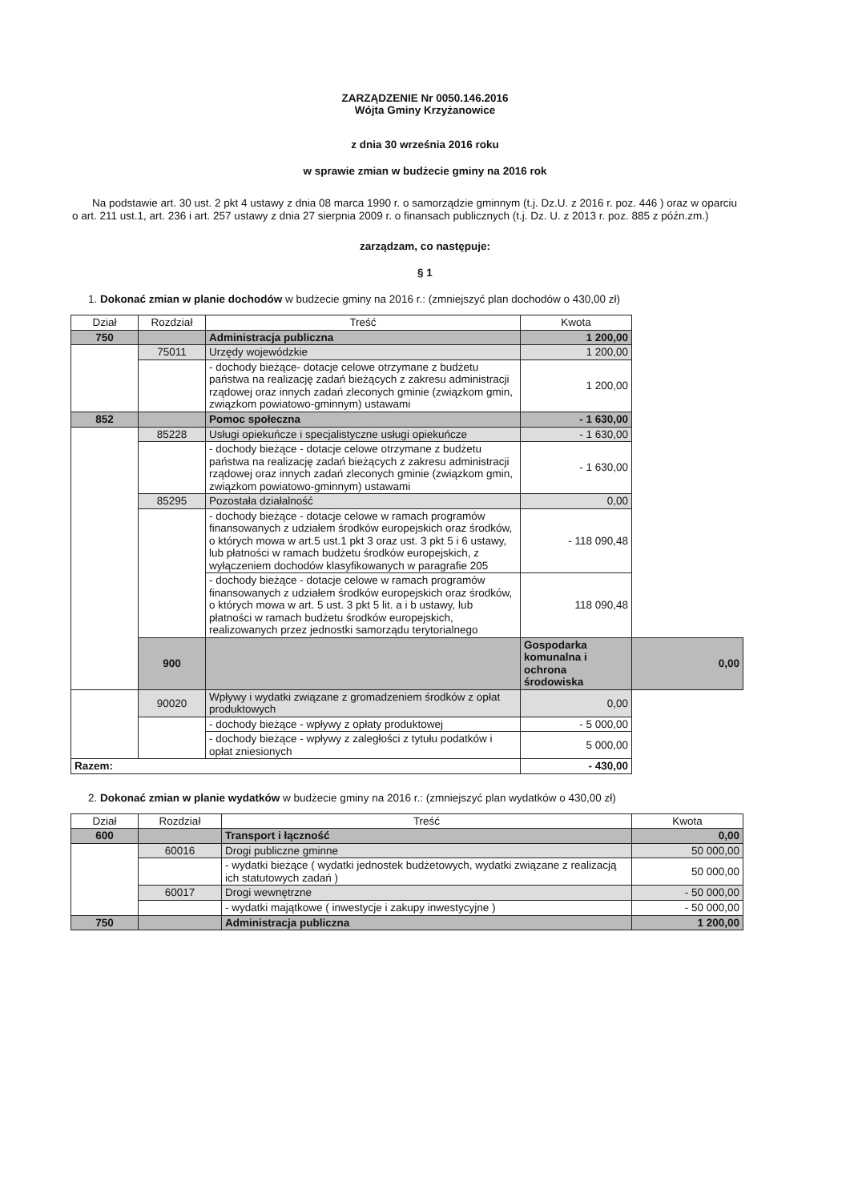ZARZĄDZENIE Nr 0050.146.2016
Wójta Gminy Krzyżanowice
z dnia 30 września 2016 roku
w sprawie zmian w budżecie gminy na 2016 rok
Na podstawie art. 30 ust. 2 pkt 4 ustawy z dnia 08 marca 1990 r. o samorządzie gminnym (t.j. Dz.U. z 2016 r. poz. 446 ) oraz w oparciu o art. 211 ust.1, art. 236 i art. 257 ustawy z dnia 27 sierpnia 2009 r. o finansach publicznych (t.j. Dz. U. z 2013 r. poz. 885 z późn.zm.)
zarządzam, co następuje:
§ 1
1. Dokonać zmian w planie dochodów w budżecie gminy na 2016 r.: (zmniejszyć plan dochodów o 430,00 zł)
| Dział | Rozdział | Treść | Kwota | |
| --- | --- | --- | --- | --- |
| 750 | | Administracja publiczna | 1 200,00 | |
| | 75011 | Urzędy wojewódzkie | 1 200,00 | |
| | | - dochody bieżące- dotacje celowe otrzymane z budżetu państwa na realizację zadań bieżących z zakresu administracji rządowej oraz innych zadań zleconych gminie (związkom gmin, związkom powiatowo-gminnym) ustawami | 1 200,00 | |
| 852 | | Pomoc społeczna | - 1 630,00 | |
| | 85228 | Usługi opiekuńcze i specjalistyczne usługi opiekuńcze | - 1 630,00 | |
| | | - dochody bieżące - dotacje celowe otrzymane z budżetu państwa na realizację zadań bieżących z zakresu administracji rządowej oraz innych zadań zleconych gminie (związkom gmin, związkom powiatowo-gminnym) ustawami | - 1 630,00 | |
| | 85295 | Pozostała działalność | 0,00 | |
| | | - dochody bieżące - dotacje celowe w ramach programów finansowanych z udziałem środków europejskich oraz środków, o których mowa w art.5 ust.1 pkt 3 oraz ust. 3 pkt 5 i 6 ustawy, lub płatności w ramach budżetu środków europejskich, z wyłączeniem dochodów klasyfikowanych w paragrafie 205 | - 118 090,48 | |
| | | - dochody bieżące - dotacje celowe w ramach programów finansowanych z udziałem środków europejskich oraz środków, o których mowa w art. 5 ust. 3 pkt 5 lit. a i b ustawy, lub płatności w ramach budżetu środków europejskich, realizowanych przez jednostki samorządu terytorialnego | 118 090,48 | |
| | 900 | | Gospodarka komunalna i ochrona środowiska | 0,00 |
| | 90020 | Wpływy i wydatki związane z gromadzeniem środków z opłat produktowych | 0,00 | |
| | | - dochody bieżące - wpływy z opłaty produktowej | - 5 000,00 | |
| | | - dochody bieżące - wpływy z zaległości z tytułu podatków i opłat zniesionych | 5 000,00 | |
| Razem: | | | - 430,00 | |
2. Dokonać zmian w planie wydatków w budżecie gminy na 2016 r.: (zmniejszyć plan wydatków o 430,00 zł)
| Dział | Rozdział | Treść | Kwota |
| --- | --- | --- | --- |
| 600 | | Transport i łączność | 0,00 |
| | 60016 | Drogi publiczne gminne | 50 000,00 |
| | | - wydatki bieżące ( wydatki jednostek budżetowych, wydatki związane z realizacją ich statutowych zadań ) | 50 000,00 |
| | 60017 | Drogi wewnętrzne | - 50 000,00 |
| | | - wydatki majątkowe ( inwestycje i zakupy inwestycyjne ) | - 50 000,00 |
| 750 | | Administracja publiczna | 1 200,00 |